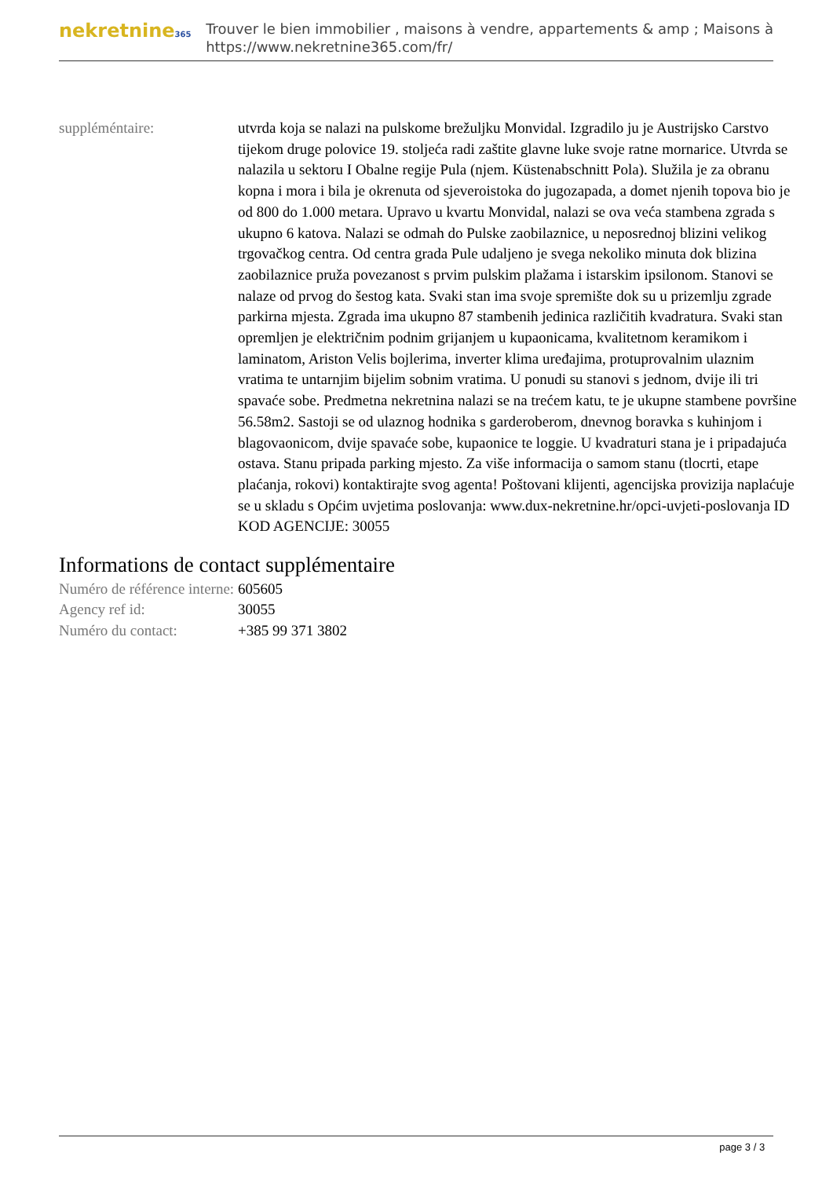nekretnine365
Trouver le bien immobilier , maisons à vendre, appartements & amp ; Maisons à
https://www.nekretnine365.com/fr/
| suppléméntaire: | utvrda koja se nalazi na pulskome brežuljku Monvidal. Izgradilo ju je Austrijsko Carstvo tijekom druge polovice 19. stoljeća radi zaštite glavne luke svoje ratne mornarice. Utvrda se nalazila u sektoru I Obalne regije Pula (njem. Küstenabschnitt Pola). Služila je za obranu kopna i mora i bila je okrenuta od sjeveroistoka do jugozapada, a domet njenih topova bio je od 800 do 1.000 metara. Upravo u kvartu Monvidal, nalazi se ova veća stambena zgrada s ukupno 6 katova. Nalazi se odmah do Pulske zaobilaznice, u neposrednoj blizini velikog trgovačkog centra. Od centra grada Pule udaljeno je svega nekoliko minuta dok blizina zaobilaznice pruža povezanost s prvim pulskim plažama i istarskim ipsilonom. Stanovi se nalaze od prvog do šestog kata. Svaki stan ima svoje spremište dok su u prizemlju zgrade parkirna mjesta. Zgrada ima ukupno 87 stambenih jedinica različitih kvadratura. Svaki stan opremljen je električnim podnim grijanjem u kupaonicama, kvalitetnom keramikom i laminatom, Ariston Velis bojlerima, inverter klima uređajima, protuprovalnim ulaznim vratima te untarnjim bijelim sobnim vratima. U ponudi su stanovi s jednom, dvije ili tri spavaće sobe. Predmetna nekretnina nalazi se na trećem katu, te je ukupne stambene površine 56.58m2. Sastoji se od ulaznog hodnika s garderoberom, dnevnog boravka s kuhinjom i blagovaonicom, dvije spavaće sobe, kupaonice te loggie. U kvadraturi stana je i pripadajuća ostava. Stanu pripada parking mjesto. Za više informacija o samom stanu (tlocrti, etape plaćanja, rokovi) kontaktirajte svog agenta! Poštovani klijenti, agencijska provizija naplaćuje se u skladu s Općim uvjetima poslovanja: www.dux-nekretnine.hr/opci-uvjeti-poslovanja ID KOD AGENCIJE: 30055 |
Informations de contact supplémentaire
| Numéro de référence interne: | 605605 |
| Agency ref id: | 30055 |
| Numéro du contact: | +385 99 371 3802 |
page 3 / 3